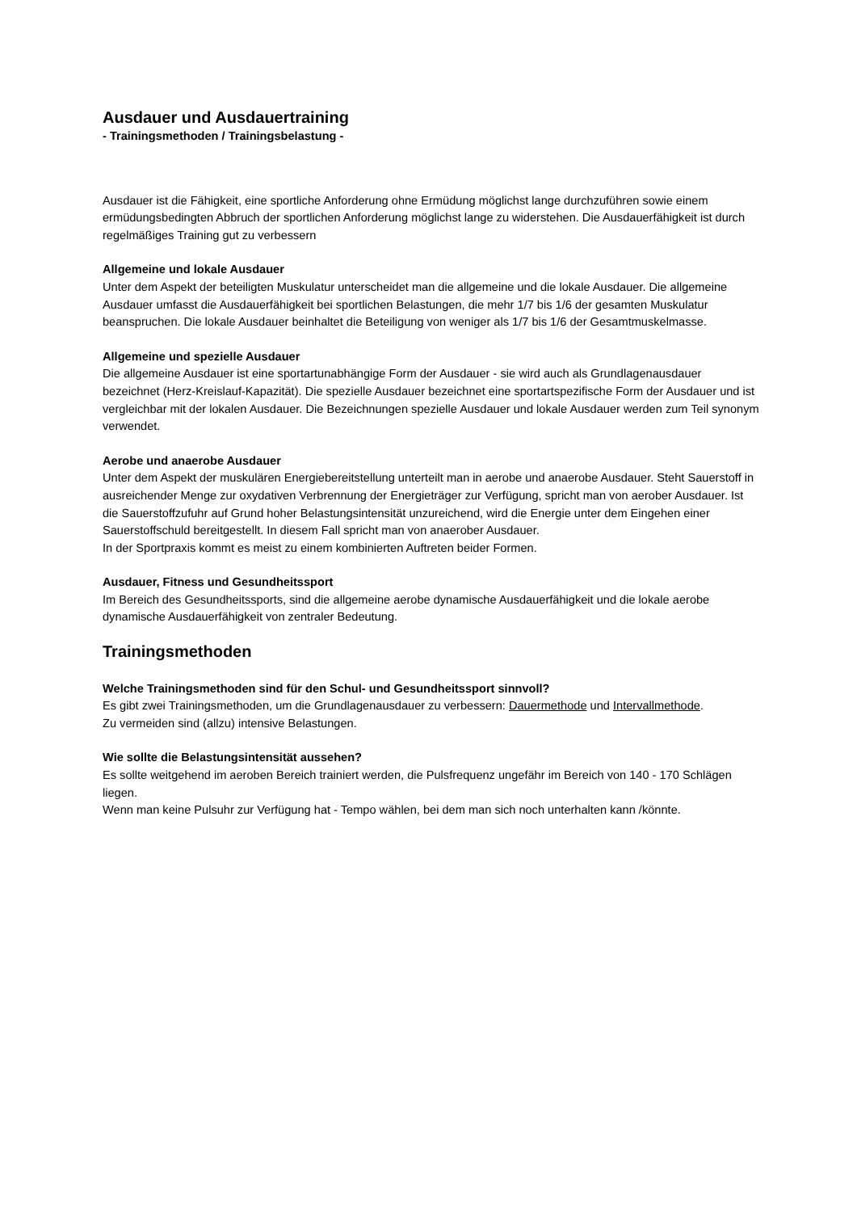Ausdauer und Ausdauertraining
- Trainingsmethoden / Trainingsbelastung -
Ausdauer ist die Fähigkeit, eine sportliche Anforderung ohne Ermüdung möglichst lange durchzuführen sowie einem ermüdungsbedingten Abbruch der sportlichen Anforderung möglichst lange zu widerstehen. Die Ausdauerfähigkeit ist durch regelmäßiges Training gut zu verbessern
Allgemeine und lokale Ausdauer
Unter dem Aspekt der beteiligten Muskulatur unterscheidet man die allgemeine und die lokale Ausdauer. Die allgemeine Ausdauer umfasst die Ausdauerfähigkeit bei sportlichen Belastungen, die mehr 1/7 bis 1/6 der gesamten Muskulatur beanspruchen. Die lokale Ausdauer beinhaltet die Beteiligung von weniger als 1/7 bis 1/6 der Gesamtmuskelmasse.
Allgemeine und spezielle Ausdauer
Die allgemeine Ausdauer ist eine sportartunabhängige Form der Ausdauer - sie wird auch als Grundlagenausdauer bezeichnet (Herz-Kreislauf-Kapazität). Die spezielle Ausdauer bezeichnet eine sportartspezifische Form der Ausdauer und ist vergleichbar mit der lokalen Ausdauer. Die Bezeichnungen spezielle Ausdauer und lokale Ausdauer werden zum Teil synonym verwendet.
Aerobe und anaerobe Ausdauer
Unter dem Aspekt der muskulären Energiebereitstellung unterteilt man in aerobe und anaerobe Ausdauer. Steht Sauerstoff in ausreichender Menge zur oxydativen Verbrennung der Energieträger zur Verfügung, spricht man von aerober Ausdauer. Ist die Sauerstoffzufuhr auf Grund hoher Belastungsintensität unzureichend, wird die Energie unter dem Eingehen einer Sauerstoffschuld bereitgestellt. In diesem Fall spricht man von anaerober Ausdauer.
In der Sportpraxis kommt es meist zu einem kombinierten Auftreten beider Formen.
Ausdauer, Fitness und Gesundheitssport
Im Bereich des Gesundheitssports, sind die allgemeine aerobe dynamische Ausdauerfähigkeit und die lokale aerobe dynamische Ausdauerfähigkeit von zentraler Bedeutung.
Trainingsmethoden
Welche Trainingsmethoden sind für den Schul- und Gesundheitssport sinnvoll?
Es gibt zwei Trainingsmethoden, um die Grundlagenausdauer zu verbessern: Dauermethode und Intervallmethode.
Zu vermeiden sind (allzu) intensive Belastungen.
Wie sollte die Belastungsintensität aussehen?
Es sollte weitgehend im aeroben Bereich trainiert werden, die Pulsfrequenz ungefähr im Bereich von 140 - 170 Schlägen liegen.
Wenn man keine Pulsuhr zur Verfügung hat - Tempo wählen, bei dem man sich noch unterhalten kann /könnte.